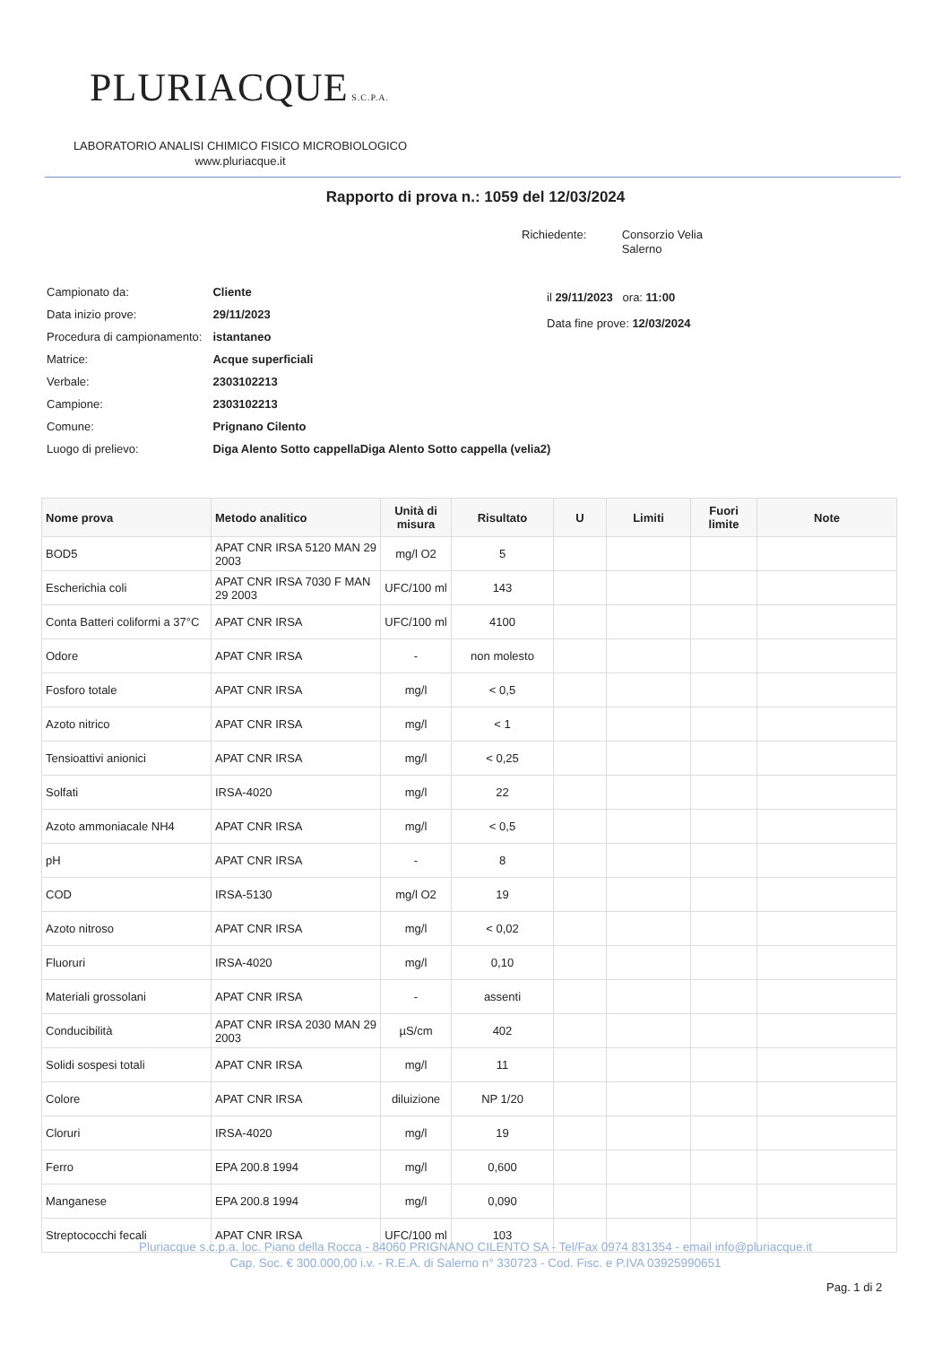PLURIACQUE S.C.P.A.
LABORATORIO ANALISI CHIMICO FISICO MICROBIOLOGICO
www.pluriacque.it
Rapporto di prova n.: 1059 del 12/03/2024
Richiedente: Consorzio Velia
Salerno
| Campionato da: | Cliente |
| Data inizio prove: | 29/11/2023 |
| Procedura di campionamento: | istantaneo |
| Matrice: | Acque superficiali |
| Verbale: | 2303102213 |
| Campione: | 2303102213 |
| Comune: | Prignano Cilento |
| Luogo di prelievo: | Diga Alento Sotto cappellaDiga Alento Sotto cappella (velia2) |
il 29/11/2023 ora: 11:00
Data fine prove: 12/03/2024
| Nome prova | Metodo analitico | Unità di misura | Risultato | U | Limiti | Fuori limite | Note |
| --- | --- | --- | --- | --- | --- | --- | --- |
| BOD5 | APAT CNR IRSA 5120 MAN 29 2003 | mg/l O2 | 5 | | | | |
| Escherichia coli | APAT CNR IRSA 7030 F MAN 29 2003 | UFC/100 ml | 143 | | | | |
| Conta Batteri coliformi a 37°C | APAT CNR IRSA | UFC/100 ml | 4100 | | | | |
| Odore | APAT CNR IRSA | - | non molesto | | | | |
| Fosforo totale | APAT CNR IRSA | mg/l | < 0,5 | | | | |
| Azoto nitrico | APAT CNR IRSA | mg/l | < 1 | | | | |
| Tensioattivi anionici | APAT CNR IRSA | mg/l | < 0,25 | | | | |
| Solfati | IRSA-4020 | mg/l | 22 | | | | |
| Azoto ammoniacale NH4 | APAT CNR IRSA | mg/l | < 0,5 | | | | |
| pH | APAT CNR IRSA | - | 8 | | | | |
| COD | IRSA-5130 | mg/l O2 | 19 | | | | |
| Azoto nitroso | APAT CNR IRSA | mg/l | < 0,02 | | | | |
| Fluoruri | IRSA-4020 | mg/l | 0,10 | | | | |
| Materiali grossolani | APAT CNR IRSA | - | assenti | | | | |
| Conducibilità | APAT CNR IRSA 2030 MAN 29 2003 | µS/cm | 402 | | | | |
| Solidi sospesi totali | APAT CNR IRSA | mg/l | 11 | | | | |
| Colore | APAT CNR IRSA | diluizione | NP 1/20 | | | | |
| Cloruri | IRSA-4020 | mg/l | 19 | | | | |
| Ferro | EPA 200.8 1994 | mg/l | 0,600 | | | | |
| Manganese | EPA 200.8 1994 | mg/l | 0,090 | | | | |
| Streptococchi fecali | APAT CNR IRSA | UFC/100 ml | 103 | | | | |
Pluriacque s.c.p.a. loc. Piano della Rocca - 84060 PRIGNANO CILENTO SA - Tel/Fax 0974 831354 - email info@pluriacque.it
Cap. Soc. € 300.000,00 i.v. - R.E.A. di Salerno n° 330723 - Cod. Fisc. e P.IVA 03925990651
Pag. 1 di 2